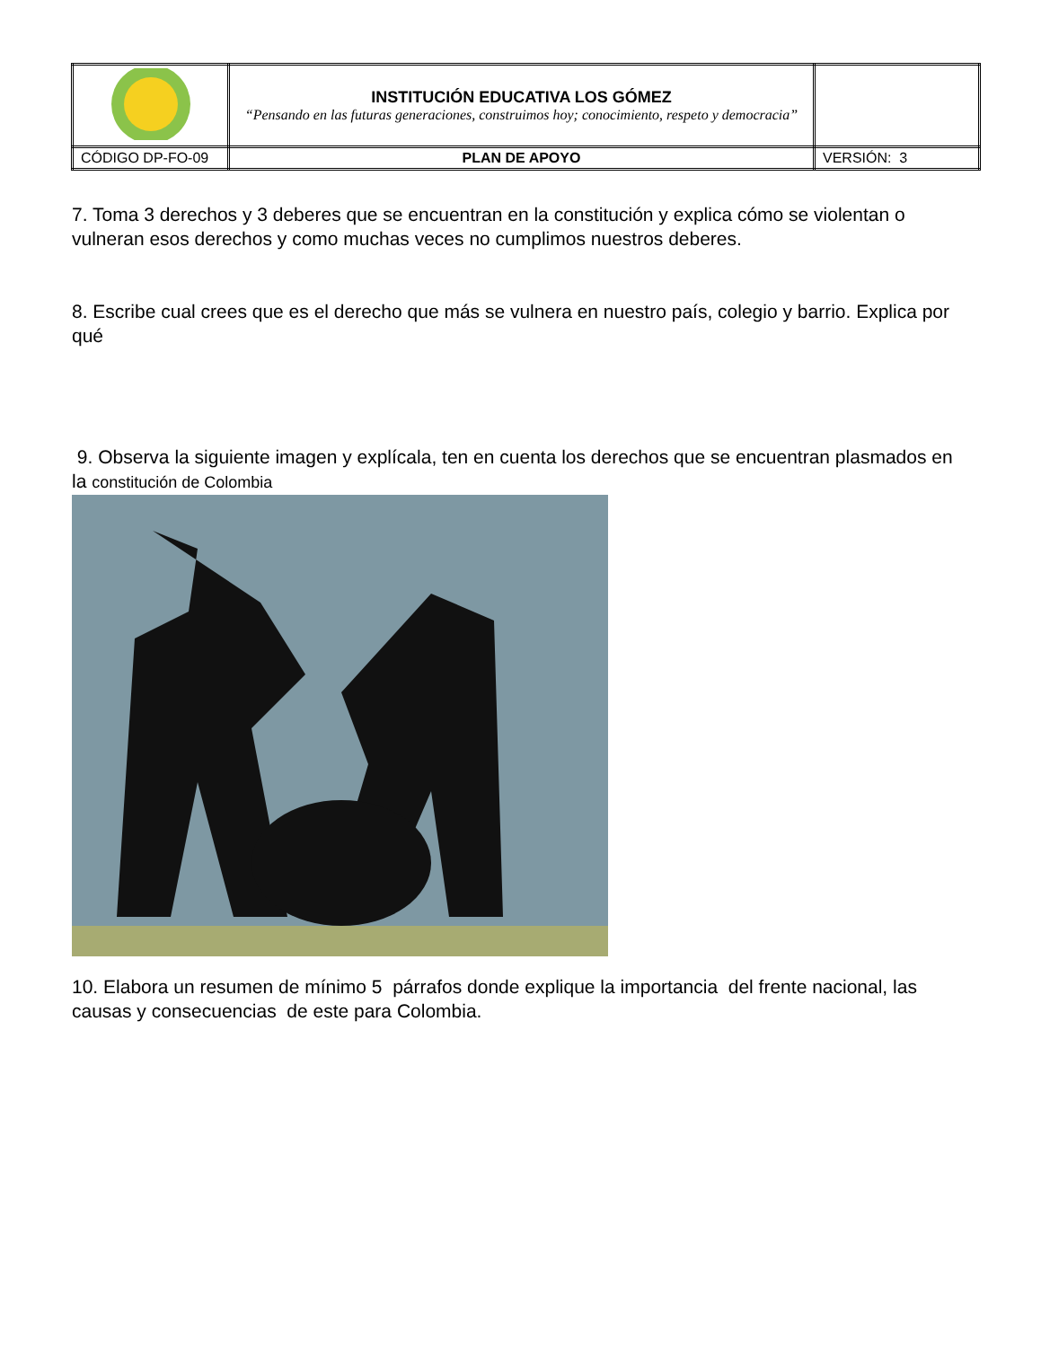| | INSTITUCIÓN EDUCATIVA LOS GÓMEZ “Pensando en las futuras generaciones, construimos hoy; conocimiento, respeto y democracia” | |
| CÓDIGO DP-FO-09 | PLAN DE APOYO | VERSIÓN: 3 |
7. Toma 3 derechos y 3 deberes que se encuentran en la constitución y explica cómo se violentan o vulneran esos derechos y como muchas veces no cumplimos nuestros deberes.
8. Escribe cual crees que es el derecho que más se vulnera en nuestro país, colegio y barrio. Explica por qué
9. Observa la siguiente imagen y explícala, ten en cuenta los derechos que se encuentran plasmados en la constitución de Colombia
10. Elabora un resumen de mínimo 5 párrafos donde explique la importancia del frente nacional, las causas y consecuencias de este para Colombia.